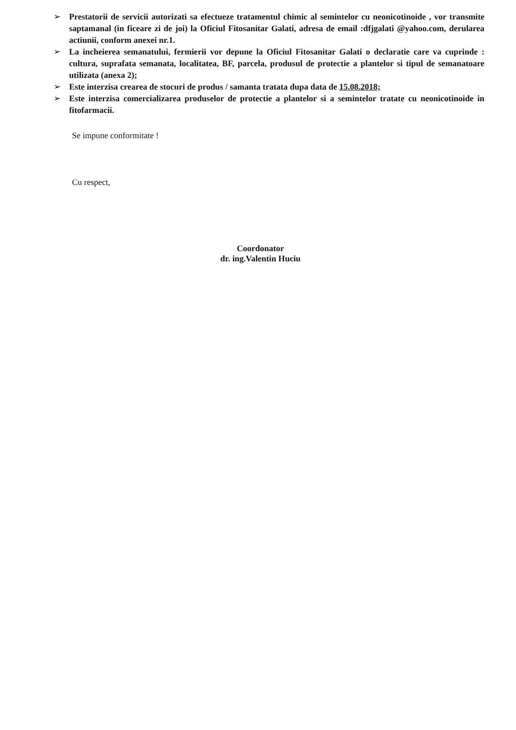➢ Prestatorii de servicii autorizati sa efectueze tratamentul chimic al semintelor cu neonicotinoide , vor transmite saptamanal (in ficeare zi de joi) la Oficiul Fitosanitar Galati, adresa de email :dfjgalati @yahoo.com, derularea actiunii, conform anexei nr.1.
➢ La incheierea semanatului, fermierii vor depune la Oficiul Fitosanitar Galati o declaratie care va cuprinde : cultura, suprafata semanata, localitatea, BF, parcela, produsul de protectie a plantelor si tipul de semanatoare utilizata (anexa 2);
➢ Este interzisa crearea de stocuri de produs / samanta tratata dupa data de 15.08.2018;
➢ Este interzisa comercializarea produselor de protectie a plantelor si a semintelor tratate cu neonicotinoide in fitofarmacii.
Se impune conformitate !
Cu respect,
Coordonator
dr. ing.Valentin Huciu